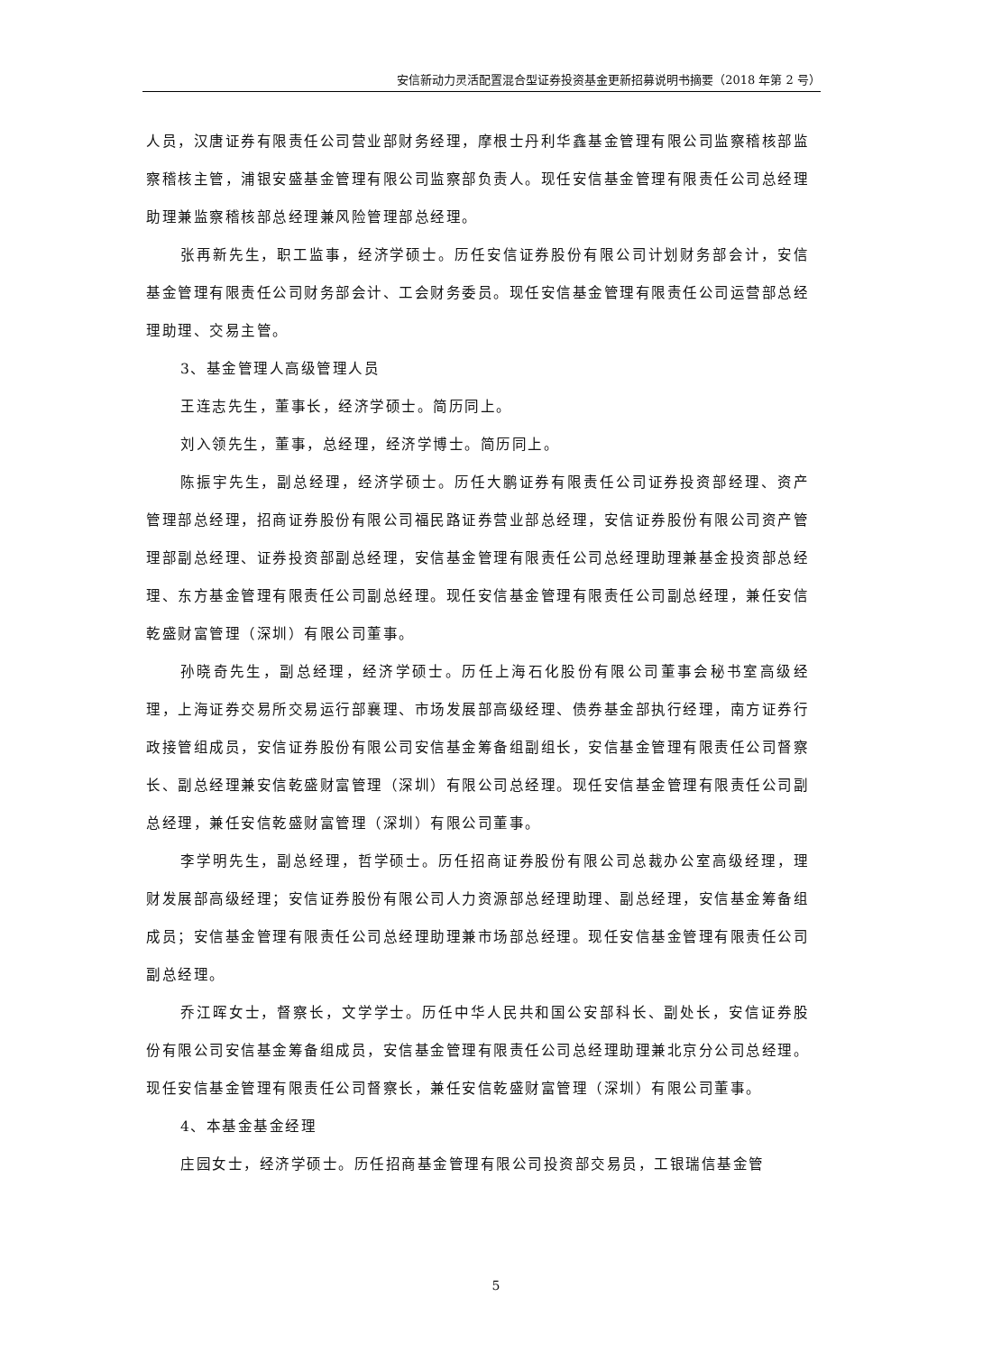安信新动力灵活配置混合型证券投资基金更新招募说明书摘要（2018 年第 2 号）
人员，汉唐证券有限责任公司营业部财务经理，摩根士丹利华鑫基金管理有限公司监察稽核部监察稽核主管，浦银安盛基金管理有限公司监察部负责人。现任安信基金管理有限责任公司总经理助理兼监察稽核部总经理兼风险管理部总经理。
张再新先生，职工监事，经济学硕士。历任安信证券股份有限公司计划财务部会计，安信基金管理有限责任公司财务部会计、工会财务委员。现任安信基金管理有限责任公司运营部总经理助理、交易主管。
3、基金管理人高级管理人员
王连志先生，董事长，经济学硕士。简历同上。
刘入领先生，董事，总经理，经济学博士。简历同上。
陈振宇先生，副总经理，经济学硕士。历任大鹏证券有限责任公司证券投资部经理、资产管理部总经理，招商证券股份有限公司福民路证券营业部总经理，安信证券股份有限公司资产管理部副总经理、证券投资部副总经理，安信基金管理有限责任公司总经理助理兼基金投资部总经理、东方基金管理有限责任公司副总经理。现任安信基金管理有限责任公司副总经理，兼任安信乾盛财富管理（深圳）有限公司董事。
孙晓奇先生，副总经理，经济学硕士。历任上海石化股份有限公司董事会秘书室高级经理，上海证券交易所交易运行部襄理、市场发展部高级经理、债券基金部执行经理，南方证券行政接管组成员，安信证券股份有限公司安信基金筹备组副组长，安信基金管理有限责任公司督察长、副总经理兼安信乾盛财富管理（深圳）有限公司总经理。现任安信基金管理有限责任公司副总经理，兼任安信乾盛财富管理（深圳）有限公司董事。
李学明先生，副总经理，哲学硕士。历任招商证券股份有限公司总裁办公室高级经理，理财发展部高级经理；安信证券股份有限公司人力资源部总经理助理、副总经理，安信基金筹备组成员；安信基金管理有限责任公司总经理助理兼市场部总经理。现任安信基金管理有限责任公司副总经理。
乔江晖女士，督察长，文学学士。历任中华人民共和国公安部科长、副处长，安信证券股份有限公司安信基金筹备组成员，安信基金管理有限责任公司总经理助理兼北京分公司总经理。现任安信基金管理有限责任公司督察长，兼任安信乾盛财富管理（深圳）有限公司董事。
4、本基金基金经理
庄园女士，经济学硕士。历任招商基金管理有限公司投资部交易员，工银瑞信基金管
5